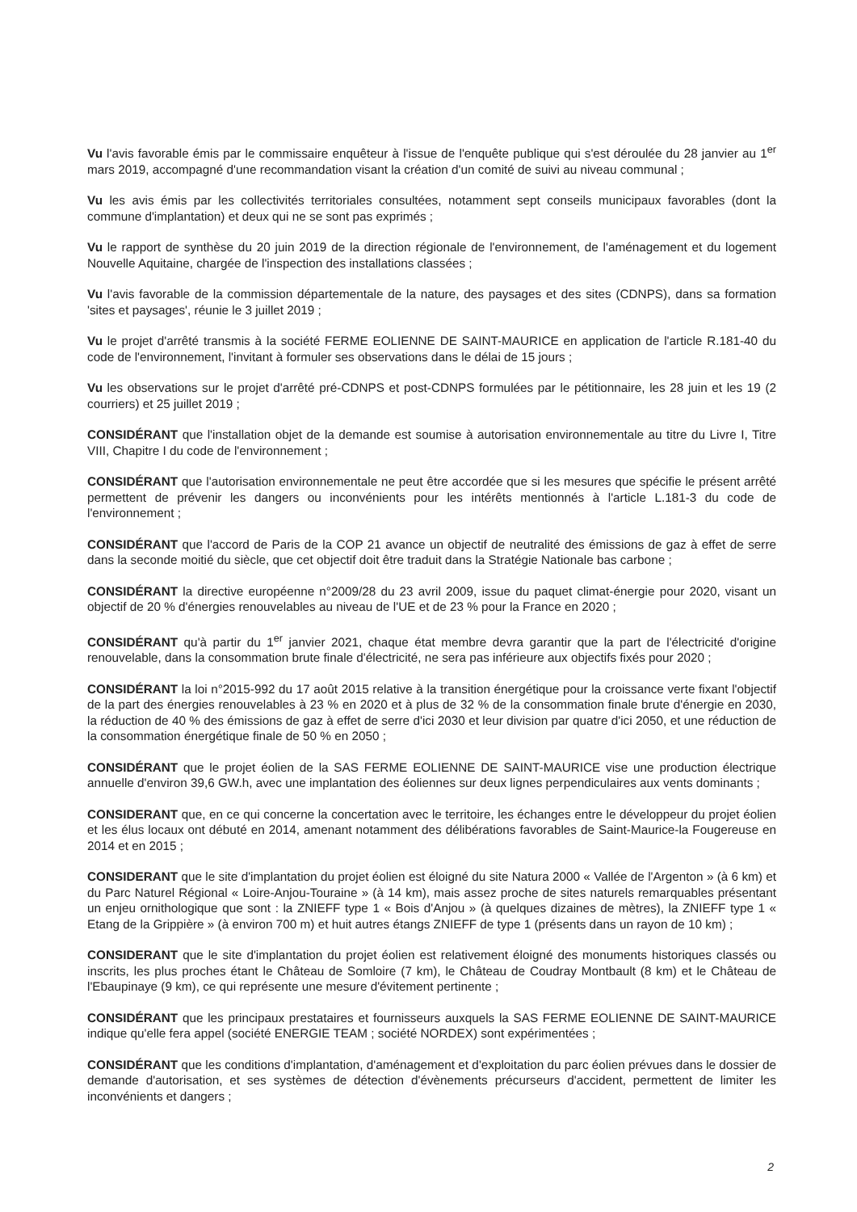Vu l'avis favorable émis par le commissaire enquêteur à l'issue de l'enquête publique qui s'est déroulée du 28 janvier au 1<sup>er</sup> mars 2019, accompagné d'une recommandation visant la création d'un comité de suivi au niveau communal ;
Vu les avis émis par les collectivités territoriales consultées, notamment sept conseils municipaux favorables (dont la commune d'implantation) et deux qui ne se sont pas exprimés ;
Vu le rapport de synthèse du 20 juin 2019 de la direction régionale de l'environnement, de l'aménagement et du logement Nouvelle Aquitaine, chargée de l'inspection des installations classées ;
Vu l'avis favorable de la commission départementale de la nature, des paysages et des sites (CDNPS), dans sa formation 'sites et paysages', réunie le 3 juillet 2019 ;
Vu le projet d'arrêté transmis à la société FERME EOLIENNE DE SAINT-MAURICE en application de l'article R.181-40 du code de l'environnement, l'invitant à formuler ses observations dans le délai de 15 jours ;
Vu les observations sur le projet d'arrêté pré-CDNPS et post-CDNPS formulées par le pétitionnaire, les 28 juin et les 19 (2 courriers) et 25 juillet 2019 ;
CONSIDÉRANT que l'installation objet de la demande est soumise à autorisation environnementale au titre du Livre I, Titre VIII, Chapitre I du code de l'environnement ;
CONSIDÉRANT que l'autorisation environnementale ne peut être accordée que si les mesures que spécifie le présent arrêté permettent de prévenir les dangers ou inconvénients pour les intérêts mentionnés à l'article L.181-3 du code de l'environnement ;
CONSIDÉRANT que l'accord de Paris de la COP 21 avance un objectif de neutralité des émissions de gaz à effet de serre dans la seconde moitié du siècle, que cet objectif doit être traduit dans la Stratégie Nationale bas carbone ;
CONSIDÉRANT la directive européenne n°2009/28 du 23 avril 2009, issue du paquet climat-énergie pour 2020, visant un objectif de 20 % d'énergies renouvelables au niveau de l'UE et de 23 % pour la France en 2020 ;
CONSIDÉRANT qu'à partir du 1<sup>er</sup> janvier 2021, chaque état membre devra garantir que la part de l'électricité d'origine renouvelable, dans la consommation brute finale d'électricité, ne sera pas inférieure aux objectifs fixés pour 2020 ;
CONSIDÉRANT la loi n°2015-992 du 17 août 2015 relative à la transition énergétique pour la croissance verte fixant l'objectif de la part des énergies renouvelables à 23 % en 2020 et à plus de 32 % de la consommation finale brute d'énergie en 2030, la réduction de 40 % des émissions de gaz à effet de serre d'ici 2030 et leur division par quatre d'ici 2050, et une réduction de la consommation énergétique finale de 50 % en 2050 ;
CONSIDÉRANT que le projet éolien de la SAS FERME EOLIENNE DE SAINT-MAURICE vise une production électrique annuelle d'environ 39,6 GW.h, avec une implantation des éoliennes sur deux lignes perpendiculaires aux vents dominants ;
CONSIDERANT que, en ce qui concerne la concertation avec le territoire, les échanges entre le développeur du projet éolien et les élus locaux ont débuté en 2014, amenant notamment des délibérations favorables de Saint-Maurice-la Fougereuse en 2014 et en 2015 ;
CONSIDERANT que le site d'implantation du projet éolien est éloigné du site Natura 2000 « Vallée de l'Argenton » (à 6 km) et du Parc Naturel Régional « Loire-Anjou-Touraine » (à 14 km), mais assez proche de sites naturels remarquables présentant un enjeu ornithologique que sont : la ZNIEFF type 1 « Bois d'Anjou » (à quelques dizaines de mètres), la ZNIEFF type 1 « Etang de la Grippière » (à environ 700 m) et huit autres étangs ZNIEFF de type 1 (présents dans un rayon de 10 km) ;
CONSIDERANT que le site d'implantation du projet éolien est relativement éloigné des monuments historiques classés ou inscrits, les plus proches étant le Château de Somloire (7 km), le Château de Coudray Montbault (8 km) et le Château de l'Ebaupinaye (9 km), ce qui représente une mesure d'évitement pertinente ;
CONSIDÉRANT que les principaux prestataires et fournisseurs auxquels la SAS FERME EOLIENNE DE SAINT-MAURICE indique qu'elle fera appel (société ENERGIE TEAM ; société NORDEX) sont expérimentées ;
CONSIDÉRANT que les conditions d'implantation, d'aménagement et d'exploitation du parc éolien prévues dans le dossier de demande d'autorisation, et ses systèmes de détection d'évènements précurseurs d'accident, permettent de limiter les inconvénients et dangers ;
2